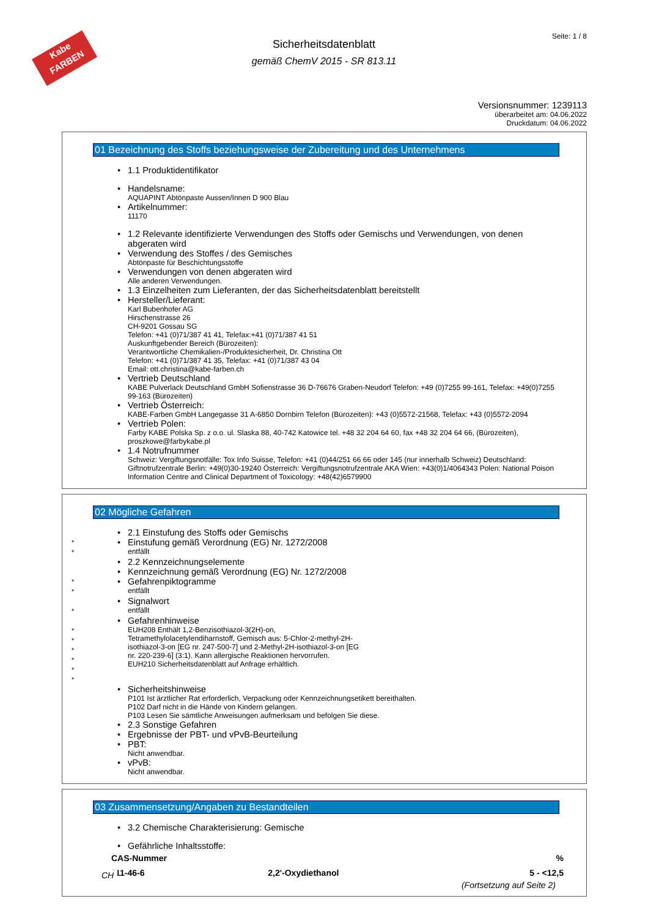Kabe FARBEN
Seite: 1 / 8
Sicherheitsdatenblatt
gemäß ChemV 2015 - SR 813.11
Versionsnummer: 1239113
überarbeitet am: 04.06.2022
Druckdatum: 04.06.2022
01 Bezeichnung des Stoffs beziehungsweise der Zubereitung und des Unternehmens
• 1.1 Produktidentifikator
• Handelsname:
AQUAPINT Abtönpaste Aussen/Innen D 900 Blau
• Artikelnummer:
11170
• 1.2 Relevante identifizierte Verwendungen des Stoffs oder Gemischs und Verwendungen, von denen abgeraten wird
• Verwendung des Stoffes / des Gemisches
Abtönpaste für Beschichtungsstoffe
• Verwendungen von denen abgeraten wird
Alle anderen Verwendungen.
• 1.3 Einzelheiten zum Lieferanten, der das Sicherheitsdatenblatt bereitstellt
• Hersteller/Lieferant:
Karl Bubenhofer AG
Hirschenstrasse 26
CH-9201 Gossau SG
Telefon: +41 (0)71/387 41 41, Telefax:+41 (0)71/387 41 51
Auskunftgebender Bereich (Bürozeiten):
Verantwortliche Chemikalien-/Produktesicherheit, Dr. Christina Ott
Telefon: +41 (0)71/387 41 35, Telefax: +41 (0)71/387 43 04
Email: ott.christina@kabe-farben.ch
• Vertrieb Deutschland
KABE Pulverlack Deutschland GmbH Sofienstrasse 36 D-76676 Graben-Neudorf Telefon: +49 (0)7255 99-161, Telefax: +49(0)7255 99-163 (Bürozeiten)
• Vertrieb Österreich:
KABE-Farben GmbH Langegasse 31 A-6850 Dornbirn Telefon (Bürozeiten): +43 (0)5572-21568, Telefax: +43 (0)5572-2094
• Vertrieb Polen:
Farby KABE Polska Sp. z o.o. ul. Slaska 88, 40-742 Katowice tel. +48 32 204 64 60, fax +48 32 204 64 66, (Bürozeiten), proszkowe@farbykabe.pl
• 1.4 Notrufnummer
Schweiz: Vergiftungsnotfälle: Tox Info Suisse, Telefon: +41 (0)44/251 66 66 oder 145 (nur innerhalb Schweiz) Deutschland: Giftnotrufzentrale Berlin: +49(0)30-19240 Österreich: Vergiftungsnotrufzentrale AKA Wien: +43(0)1/4064343 Polen: National Poison Information Centre and Clinical Department of Toxicology: +48(42)6579900
02 Mögliche Gefahren
• 2.1 Einstufung des Stoffs oder Gemischs
*
*
• Einstufung gemäß Verordnung (EG) Nr. 1272/2008
entfällt
• 2.2 Kennzeichnungselemente
• Kennzeichnung gemäß Verordnung (EG) Nr. 1272/2008
*
*
• Gefahrenpiktogramme
entfällt
*
• Signalwort
entfällt
*
*
*
*
*
*
• Gefahrenhinweise
EUH208 Enthält 1,2-Benzisothiazol-3(2H)-on,
Tetramethylolacetylendiharnstoff, Gemisch aus: 5-Chlor-2-methyl-2H-
isothiazol-3-on [EG nr. 247-500-7] und 2-Methyl-2H-isothiazol-3-on [EG
nr. 220-239-6] (3:1). Kann allergische Reaktionen hervorrufen.
EUH210 Sicherheitsdatenblatt auf Anfrage erhältlich.
• Sicherheitshinweise
P101 Ist ärztlicher Rat erforderlich, Verpackung oder Kennzeichnungsetikett bereithalten.
P102 Darf nicht in die Hände von Kindern gelangen.
P103 Lesen Sie sämtliche Anweisungen aufmerksam und befolgen Sie diese.
• 2.3 Sonstige Gefahren
• Ergebnisse der PBT- und vPvB-Beurteilung
• PBT:
Nicht anwendbar.
• vPvB:
Nicht anwendbar.
03 Zusammensetzung/Angaben zu Bestandteilen
• 3.2 Chemische Charakterisierung: Gemische
• Gefährliche Inhaltsstoffe:
| CAS-Nummer | | % |
| --- | --- | --- |
| 111-46-6 | 2,2'-Oxydiethanol | 5 - <12,5 |
(Fortsetzung auf Seite 2)
CH